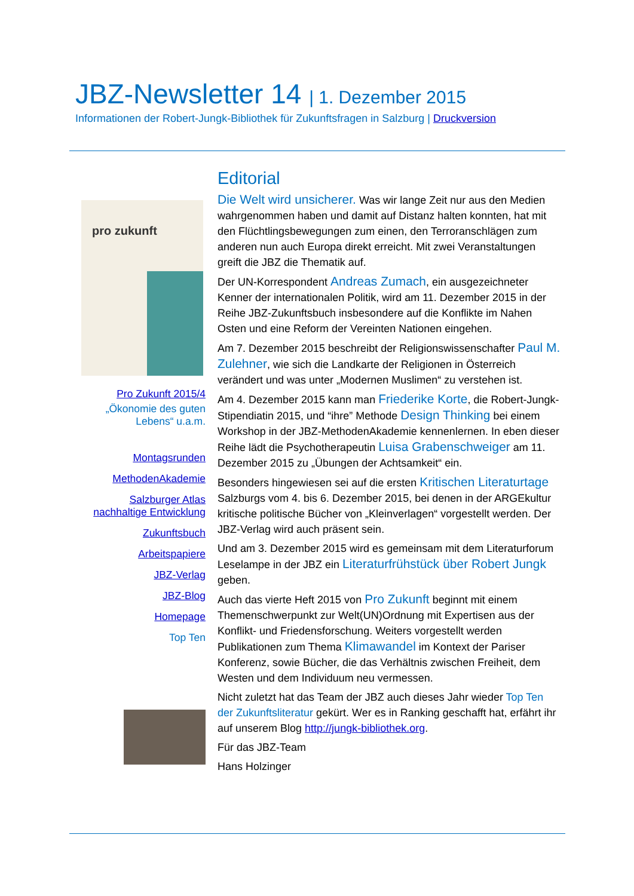JBZ-Newsletter 14 | 1. Dezember 2015
Informationen der Robert-Jungk-Bibliothek für Zukunftsfragen in Salzburg | Druckversion
pro zukunft
Pro Zukunft 2015/4
„Ökonomie des guten Lebens“ u.a.m.
Montagsrunden
MethodenAkademie
Salzburger Atlas nachhaltige Entwicklung
Zukunftsbuch
Arbeitspapiere
JBZ-Verlag
JBZ-Blog
Homepage
Top Ten
Editorial
Die Welt wird unsicherer. Was wir lange Zeit nur aus den Medien wahrgenommen haben und damit auf Distanz halten konnten, hat mit den Flüchtlingsbewegungen zum einen, den Terroranschlägen zum anderen nun auch Europa direkt erreicht. Mit zwei Veranstaltungen greift die JBZ die Thematik auf.
Der UN-Korrespondent Andreas Zumach, ein ausgezeichneter Kenner der internationalen Politik, wird am 11. Dezember 2015 in der Reihe JBZ-Zukunftsbuch insbesondere auf die Konflikte im Nahen Osten und eine Reform der Vereinten Nationen eingehen.
Am 7. Dezember 2015 beschreibt der Religionswissenschafter Paul M. Zulehner, wie sich die Landkarte der Religionen in Österreich verändert und was unter „Modernen Muslimen“ zu verstehen ist.
Am 4. Dezember 2015 kann man Friederike Korte, die Robert-Jungk-Stipendiatin 2015, und “ihre” Methode Design Thinking bei einem Workshop in der JBZ-MethodenAkademie kennenlernen. In eben dieser Reihe lädt die Psychotherapeutin Luisa Grabenschweiger am 11. Dezember 2015 zu „Übungen der Achtsamkeit“ ein.
Besonders hingewiesen sei auf die ersten Kritischen Literaturtage Salzburgs vom 4. bis 6. Dezember 2015, bei denen in der ARGEkultur kritische politische Bücher von „Kleinverlagen“ vorgestellt werden. Der JBZ-Verlag wird auch präsent sein.
Und am 3. Dezember 2015 wird es gemeinsam mit dem Literaturforum Leselampe in der JBZ ein Literaturfrühstück über Robert Jungk geben.
Auch das vierte Heft 2015 von Pro Zukunft beginnt mit einem Themenschwerpunkt zur Welt(UN)Ordnung mit Expertisen aus der Konflikt- und Friedensforschung. Weiters vorgestellt werden Publikationen zum Thema Klimawandel im Kontext der Pariser Konferenz, sowie Bücher, die das Verhältnis zwischen Freiheit, dem Westen und dem Individuum neu vermessen.
Nicht zuletzt hat das Team der JBZ auch dieses Jahr wieder Top Ten der Zukunftsliteratur gekürt. Wer es in Ranking geschafft hat, erfährt ihr auf unserem Blog http://jungk-bibliothek.org.
Für das JBZ-Team
Hans Holzinger